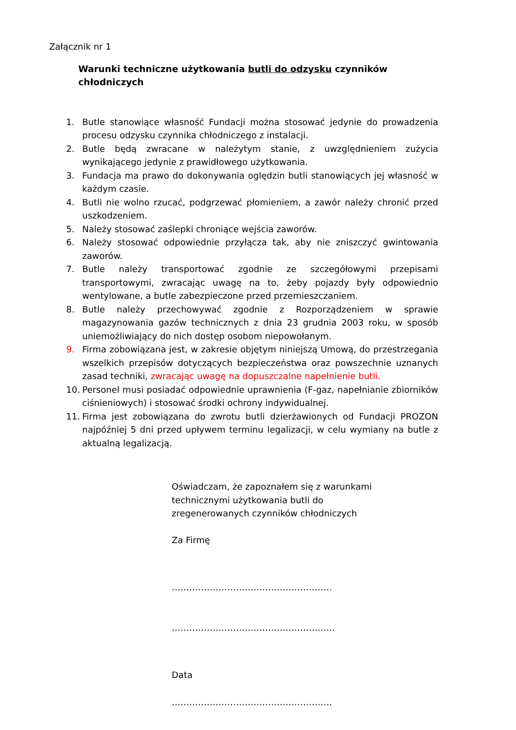Załącznik nr 1
Warunki techniczne użytkowania butli do odzysku czynników chłodniczych
1. Butle stanowiące własność Fundacji można stosować jedynie do prowadzenia procesu odzysku czynnika chłodniczego z instalacji.
2. Butle będą zwracane w należytym stanie, z uwzględnieniem zużycia wynikającego jedynie z prawidłowego użytkowania.
3. Fundacja ma prawo do dokonywania oględzin butli stanowiących jej własność w każdym czasie.
4. Butli nie wolno rzucać, podgrzewać płomieniem, a zawór należy chronić przed uszkodzeniem.
5. Należy stosować zaślepki chroniące wejścia zaworów.
6. Należy stosować odpowiednie przyłącza tak, aby nie zniszczyć gwintowania zaworów.
7. Butle należy transportować zgodnie ze szczegółowymi przepisami transportowymi, zwracając uwagę na to, żeby pojazdy były odpowiednio wentylowane, a butle zabezpieczone przed przemieszczaniem.
8. Butle należy przechowywać zgodnie z Rozporządzeniem w sprawie magazynowania gazów technicznych z dnia 23 grudnia 2003 roku, w sposób uniemożliwiający do nich dostęp osobom niepowołanym.
9. Firma zobowiązana jest, w zakresie objętym niniejszą Umową, do przestrzegania wszelkich przepisów dotyczących bezpieczeństwa oraz powszechnie uznanych zasad techniki, zwracając uwagę na dopuszczalne napełnienie butli.
10. Personel musi posiadać odpowiednie uprawnienia (F-gaz, napełnianie zbiorników ciśnieniowych) i stosować środki ochrony indywidualnej.
11. Firma jest zobowiązana do zwrotu butli dzierżawionych od Fundacji PROZON najpóźniej 5 dni przed upływem terminu legalizacji, w celu wymiany na butle z aktualną legalizacją.
Oświadczam, że zapoznałem się z warunkami technicznymi użytkowania butli do zregenerowanych czynników chłodniczych
Za Firmę
……………………………………………….
………………………………………………..
Data
……………………………………………….